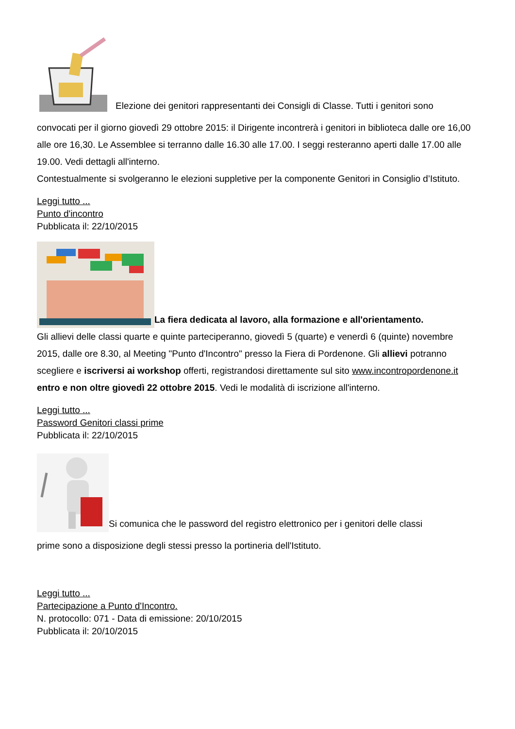Elezione dei genitori rappresentanti dei Consigli di Classe. Tutti i genitori sono
convocati per il giorno giovedì 29 ottobre 2015: il Dirigente incontrerà i genitori in biblioteca dalle ore 16,00 alle ore 16,30. Le Assemblee si terranno dalle 16.30 alle 17.00. I seggi resteranno aperti dalle 17.00 alle 19.00. Vedi dettagli all'interno.
Contestualmente si svolgeranno le elezioni suppletive per la componente Genitori in Consiglio d’Istituto.
Leggi tutto ...
Punto d'incontro
Pubblicata il: 22/10/2015
La fiera dedicata al lavoro, alla formazione e all'orientamento.
Gli allievi delle classi quarte e quinte parteciperanno, giovedì 5 (quarte) e venerdì 6 (quinte) novembre 2015, dalle ore 8.30, al Meeting "Punto d'Incontro" presso la Fiera di Pordenone. Gli allievi potranno scegliere e iscriversi ai workshop offerti, registrandosi direttamente sul sito www.incontropordenone.it entro e non oltre giovedì 22 ottobre 2015. Vedi le modalità di iscrizione all'interno.
Leggi tutto ...
Password Genitori classi prime
Pubblicata il: 22/10/2015
Si comunica che le password del registro elettronico per i genitori delle classi
prime sono a disposizione degli stessi presso la portineria dell'Istituto.
Leggi tutto ...
Partecipazione a Punto d'Incontro.
N. protocollo: 071 - Data di emissione: 20/10/2015
Pubblicata il: 20/10/2015